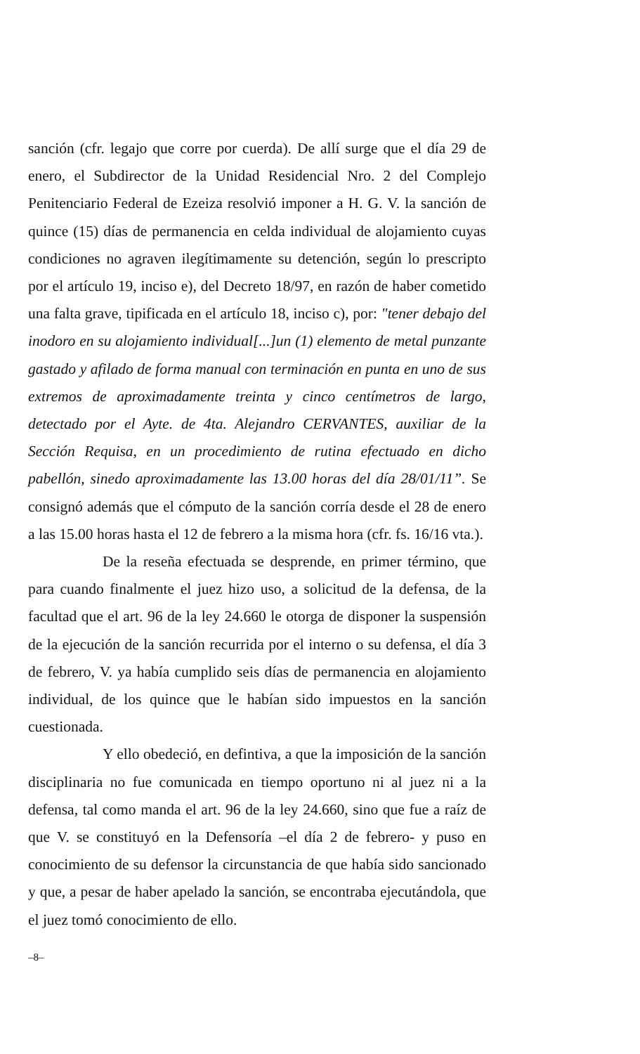sanción (cfr. legajo que corre por cuerda). De allí surge que el día 29 de enero, el Subdirector de la Unidad Residencial Nro. 2 del Complejo Penitenciario Federal de Ezeiza resolvió imponer a H. G. V. la sanción de quince (15) días de permanencia en celda individual de alojamiento cuyas condiciones no agraven ilegítimamente su detención, según lo prescripto por el artículo 19, inciso e), del Decreto 18/97, en razón de haber cometido una falta grave, tipificada en el artículo 18, inciso c), por: "tener debajo del inodoro en su alojamiento individual[...]un (1) elemento de metal punzante gastado y afilado de forma manual con terminación en punta en uno de sus extremos de aproximadamente treinta y cinco centímetros de largo, detectado por el Ayte. de 4ta. Alejandro CERVANTES, auxiliar de la Sección Requisa, en un procedimiento de rutina efectuado en dicho pabellón, sinedo aproximadamente las 13.00 horas del día 28/01/11”. Se consignó además que el cómputo de la sanción corría desde el 28 de enero a las 15.00 horas hasta el 12 de febrero a la misma hora (cfr. fs. 16/16 vta.).
De la reseña efectuada se desprende, en primer término, que para cuando finalmente el juez hizo uso, a solicitud de la defensa, de la facultad que el art. 96 de la ley 24.660 le otorga de disponer la suspensión de la ejecución de la sanción recurrida por el interno o su defensa, el día 3 de febrero, V. ya había cumplido seis días de permanencia en alojamiento individual, de los quince que le habían sido impuestos en la sanción cuestionada.
Y ello obedeció, en defintiva, a que la imposición de la sanción disciplinaria no fue comunicada en tiempo oportuno ni al juez ni a la defensa, tal como manda el art. 96 de la ley 24.660, sino que fue a raíz de que V. se constituyó en la Defensoría –el día 2 de febrero- y puso en conocimiento de su defensor la circunstancia de que había sido sancionado y que, a pesar de haber apelado la sanción, se encontraba ejecutándola, que el juez tomó conocimiento de ello.
–8–